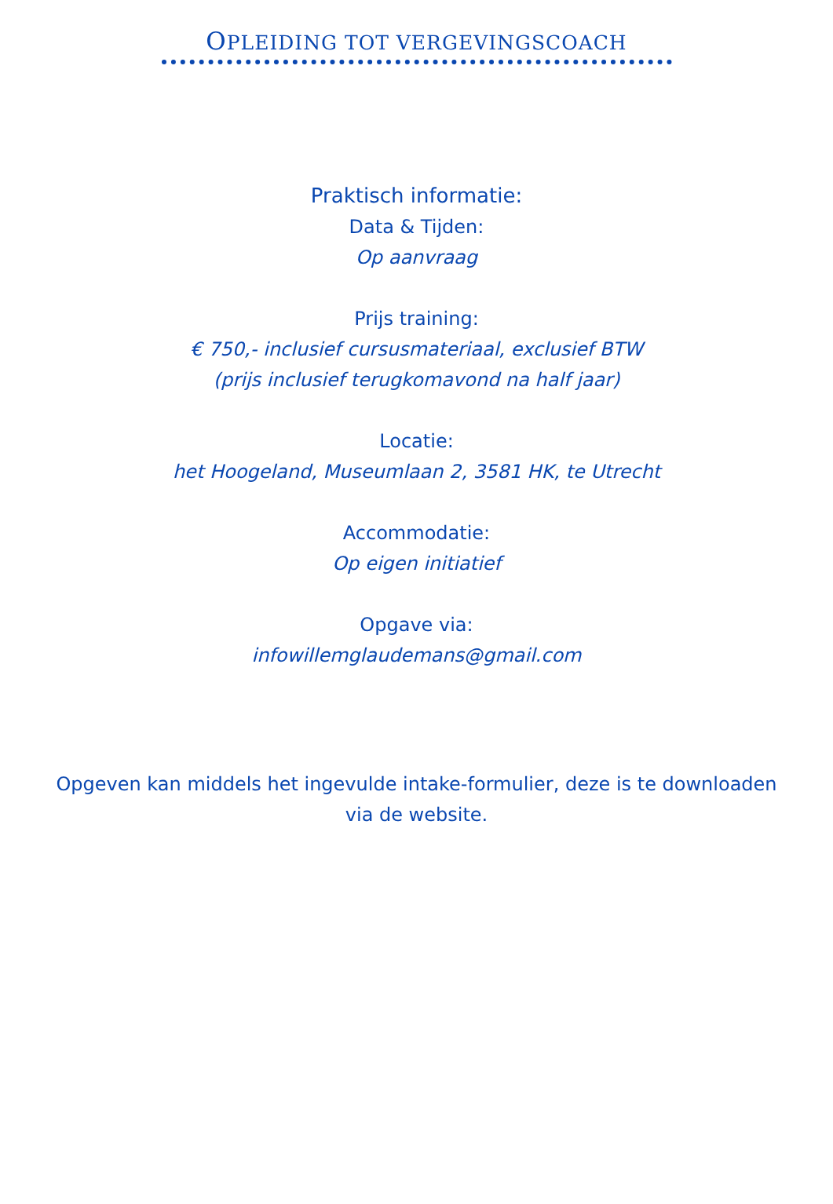OPLEIDING TOT VERGEVINGSCOACH
Praktisch informatie:
Data & Tijden:
Op aanvraag
Prijs training:
€ 750,- inclusief cursusmateriaal, exclusief BTW
(prijs inclusief terugkomavond na half jaar)
Locatie:
het Hoogeland, Museumlaan 2, 3581 HK, te Utrecht
Accommodatie:
Op eigen initiatief
Opgave via:
infowillemglaudemans@gmail.com
Opgeven kan middels het ingevulde intake-formulier, deze is te downloaden via de website.